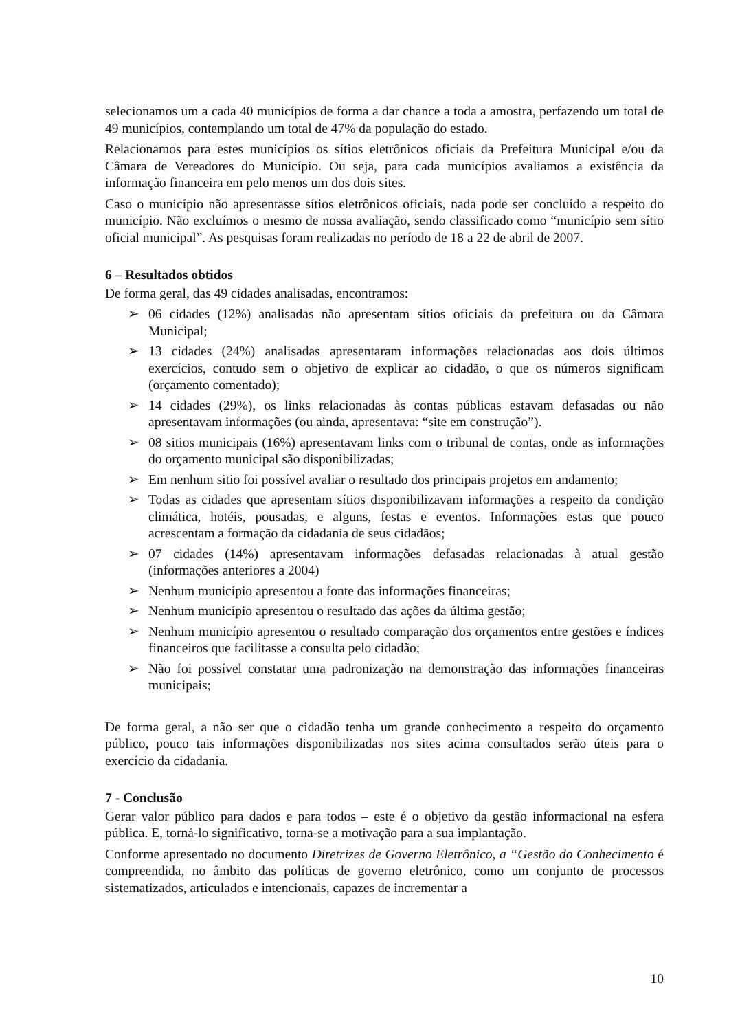selecionamos um a cada 40 municípios de forma a dar chance a toda a amostra, perfazendo um total de 49 municípios, contemplando um total de 47% da população do estado.
Relacionamos para estes municípios os sítios eletrônicos oficiais da Prefeitura Municipal e/ou da Câmara de Vereadores do Município. Ou seja, para cada municípios avaliamos a existência da informação financeira em pelo menos um dos dois sites.
Caso o município não apresentasse sítios eletrônicos oficiais, nada pode ser concluído a respeito do município. Não excluímos o mesmo de nossa avaliação, sendo classificado como “município sem sítio oficial municipal”. As pesquisas foram realizadas no período de 18 a 22 de abril de 2007.
6 – Resultados obtidos
De forma geral, das 49 cidades analisadas, encontramos:
➢ 06 cidades (12%) analisadas não apresentam sítios oficiais da prefeitura ou da Câmara Municipal;
➢ 13 cidades (24%) analisadas apresentaram informações relacionadas aos dois últimos exercícios, contudo sem o objetivo de explicar ao cidadão, o que os números significam (orçamento comentado);
➢ 14 cidades (29%), os links relacionadas às contas públicas estavam defasadas ou não apresentavam informações (ou ainda, apresentava: “site em construção”).
➢ 08 sitios municipais (16%) apresentavam links com o tribunal de contas, onde as informações do orçamento municipal são disponibilizadas;
➢ Em nenhum sitio foi possível avaliar o resultado dos principais projetos em andamento;
➢ Todas as cidades que apresentam sítios disponibilizavam informações a respeito da condição climática, hotéis, pousadas, e alguns, festas e eventos. Informações estas que pouco acrescentam a formação da cidadania de seus cidadãos;
➢ 07 cidades (14%) apresentavam informações defasadas relacionadas à atual gestão (informações anteriores a 2004)
➢ Nenhum município apresentou a fonte das informações financeiras;
➢ Nenhum município apresentou o resultado das ações da última gestão;
➢ Nenhum município apresentou o resultado comparação dos orçamentos entre gestões e índices financeiros que facilitasse a consulta pelo cidadão;
➢ Não foi possível constatar uma padronização na demonstração das informações financeiras municipais;
De forma geral, a não ser que o cidadão tenha um grande conhecimento a respeito do orçamento público, pouco tais informações disponibilizadas nos sites acima consultados serão úteis para o exercício da cidadania.
7 - Conclusão
Gerar valor público para dados e para todos – este é o objetivo da gestão informacional na esfera pública. E, torná-lo significativo, torna-se a motivação para a sua implantação.
Conforme apresentado no documento Diretrizes de Governo Eletrônico, a “Gestão do Conhecimento é compreendida, no âmbito das políticas de governo eletrônico, como um conjunto de processos sistematizados, articulados e intencionais, capazes de incrementar a
10